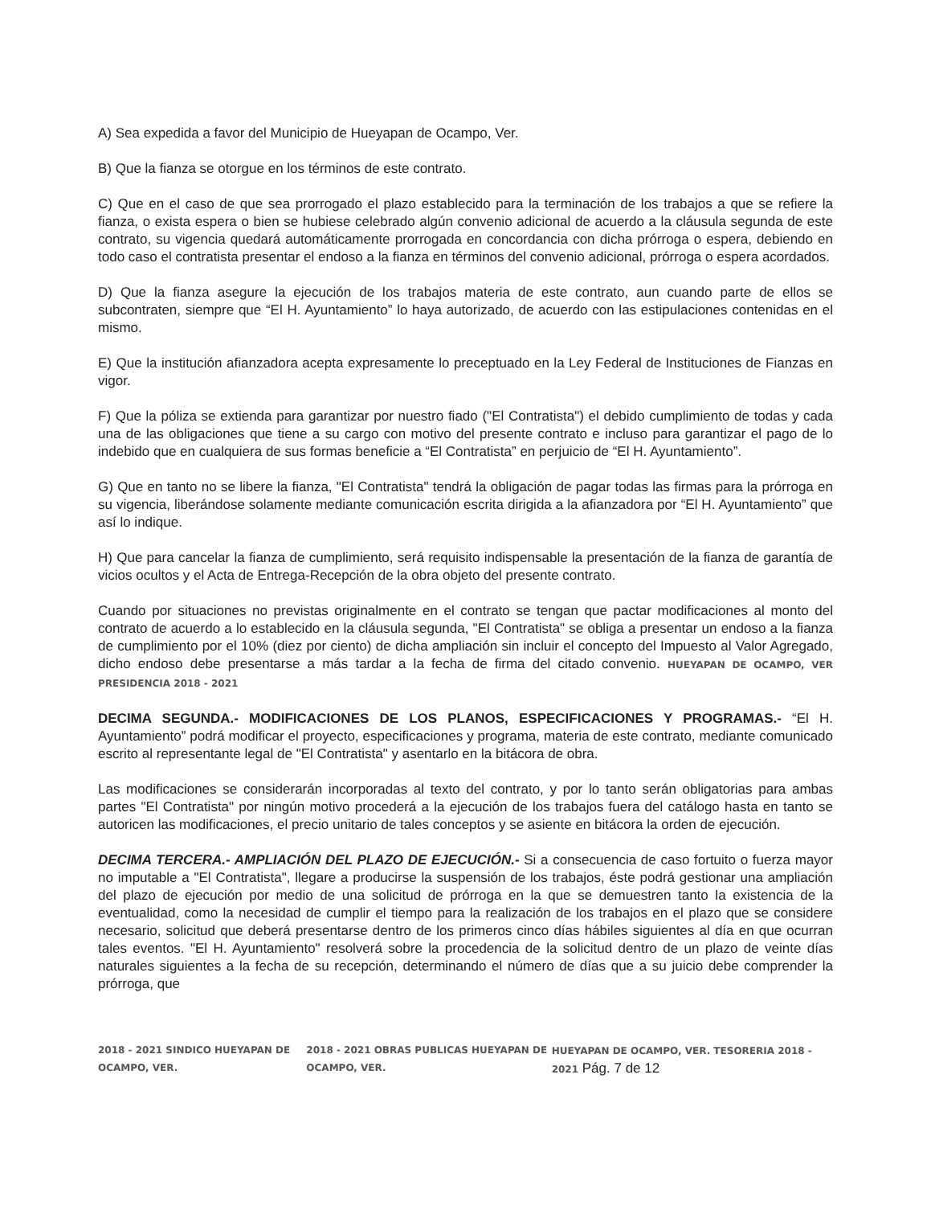A) Sea expedida a favor del Municipio de Hueyapan de Ocampo, Ver.
B) Que la fianza se otorgue en los términos de este contrato.
C) Que en el caso de que sea prorrogado el plazo establecido para la terminación de los trabajos a que se refiere la fianza, o exista espera o bien se hubiese celebrado algún convenio adicional de acuerdo a la cláusula segunda de este contrato, su vigencia quedará automáticamente prorrogada en concordancia con dicha prórroga o espera, debiendo en todo caso el contratista presentar el endoso a la fianza en términos del convenio adicional, prórroga o espera acordados.
D) Que la fianza asegure la ejecución de los trabajos materia de este contrato, aun cuando parte de ellos se subcontraten, siempre que “El H. Ayuntamiento” lo haya autorizado, de acuerdo con las estipulaciones contenidas en el mismo.
E) Que la institución afianzadora acepta expresamente lo preceptuado en la Ley Federal de Instituciones de Fianzas en vigor.
F) Que la póliza se extienda para garantizar por nuestro fiado ("El Contratista") el debido cumplimiento de todas y cada una de las obligaciones que tiene a su cargo con motivo del presente contrato e incluso para garantizar el pago de lo indebido que en cualquiera de sus formas beneficie a “El Contratista” en perjuicio de “El H. Ayuntamiento”.
G) Que en tanto no se libere la fianza, "El Contratista" tendrá la obligación de pagar todas las firmas para la prórroga en su vigencia, liberándose solamente mediante comunicación escrita dirigida a la afianzadora por “El H. Ayuntamiento” que así lo indique.
H) Que para cancelar la fianza de cumplimiento, será requisito indispensable la presentación de la fianza de garantía de vicios ocultos y el Acta de Entrega-Recepción de la obra objeto del presente contrato.
Cuando por situaciones no previstas originalmente en el contrato se tengan que pactar modificaciones al monto del contrato de acuerdo a lo establecido en la cláusula segunda, "El Contratista" se obliga a presentar un endoso a la fianza de cumplimiento por el 10% (diez por ciento) de dicha ampliación sin incluir el concepto del Impuesto al Valor Agregado, dicho endoso debe presentarse a más tardar a la fecha de firma del citado convenio. HUEYAPAN DE OCAMPO, VER PRESIDENCIA 2018 - 2021
DECIMA SEGUNDA.- MODIFICACIONES DE LOS PLANOS, ESPECIFICACIONES Y PROGRAMAS.- “El H. Ayuntamiento” podrá modificar el proyecto, especificaciones y programa, materia de este contrato, mediante comunicado escrito al representante legal de "El Contratista" y asentarlo en la bitácora de obra.
Las modificaciones se considerarán incorporadas al texto del contrato, y por lo tanto serán obligatorias para ambas partes "El Contratista" por ningún motivo procederá a la ejecución de los trabajos fuera del catálogo hasta en tanto se autoricen las modificaciones, el precio unitario de tales conceptos y se asiente en bitácora la orden de ejecución.
DECIMA TERCERA.- AMPLIACIÓN DEL PLAZO DE EJECUCIÓN.- Si a consecuencia de caso fortuito o fuerza mayor no imputable a "El Contratista", llegare a producirse la suspensión de los trabajos, éste podrá gestionar una ampliación del plazo de ejecución por medio de una solicitud de prórroga en la que se demuestren tanto la existencia de la eventualidad, como la necesidad de cumplir el tiempo para la realización de los trabajos en el plazo que se considere necesario, solicitud que deberá presentarse dentro de los primeros cinco días hábiles siguientes al día en que ocurran tales eventos. "El H. Ayuntamiento" resolverá sobre la procedencia de la solicitud dentro de un plazo de veinte días naturales siguientes a la fecha de su recepción, determinando el número de días que a su juicio debe comprender la prórroga, que
2018 - 2021 SINDICO HUEYAPAN DE OCAMPO, VER. 2018 - 2021 OBRAS PUBLICAS HUEYAPAN DE OCAMPO, VER. HUEYAPAN DE OCAMPO, VER. TESORERIA 2018 - 2021 Pág. 7 de 12